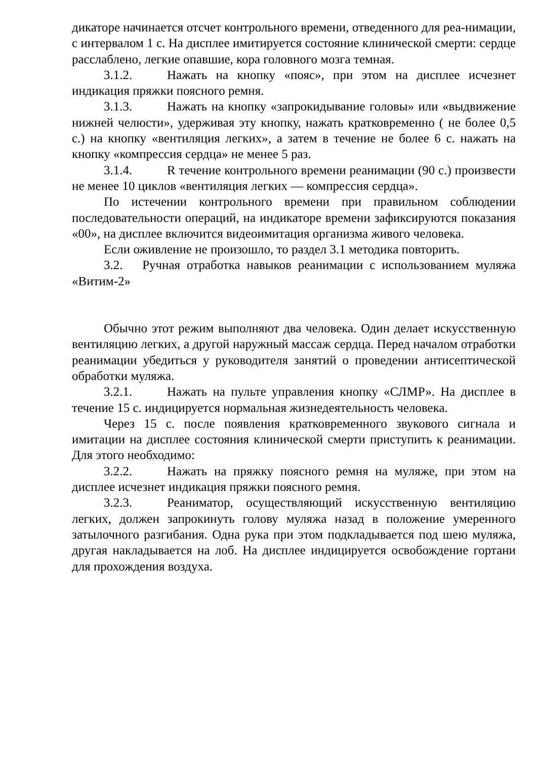дикаторе начинается отсчет контрольного времени, отведенного для реа-нимации, с интервалом 1 с. На дисплее имитируется состояние клинической смерти: сердце расслаблено, легкие опавшие, кора головного мозга темная.
3.1.2. Нажать на кнопку «пояс», при этом на дисплее исчезнет индикация пряжки поясного ремня.
3.1.3. Нажать на кнопку «запрокидывание головы» или «выдвижение нижней челюсти», удерживая эту кнопку, нажать кратковременно ( не более 0,5 с.) на кнопку «вентиляция легких», а затем в течение не более 6 с. нажать на кнопку «компрессия сердца» не менее 5 раз.
3.1.4. R течение контрольного времени реанимации (90 с.) произвести не менее 10 циклов «вентиляция легких — компрессия сердца».
По истечении контрольного времени при правильном соблюдении последовательности операций, на индикаторе времени зафиксируются показания «00», на дисплее включится видеоимитация организма живого человека.
Если оживление не произошло, то раздел 3.1 методика повторить.
3.2. Ручная отработка навыков реанимации с использованием муляжа «Витим-2»
Обычно этот режим выполняют два человека. Один делает искусственную вентиляцию легких, а другой наружный массаж сердца. Перед началом отработки реанимации убедиться у руководителя занятий о проведении антисептической обработки муляжа.
3.2.1. Нажать на пульте управления кнопку «СЛМР». На дисплее в течение 15 с. индицируется нормальная жизнедеятельность человека.
Через 15 с. после появления кратковременного звукового сигнала и имитации на дисплее состояния клинической смерти приступить к реанимации. Для этого необходимо:
3.2.2. Нажать на пряжку поясного ремня на муляже, при этом на дисплее исчезнет индикация пряжки поясного ремня.
3.2.3. Реаниматор, осуществляющий искусственную вентиляцию легких, должен запрокинуть голову муляжа назад в положение умеренного затылочного разгибания. Одна рука при этом подкладывается под шею муляжа, другая накладывается на лоб. На дисплее индицируется освобождение гортани для прохождения воздуха.